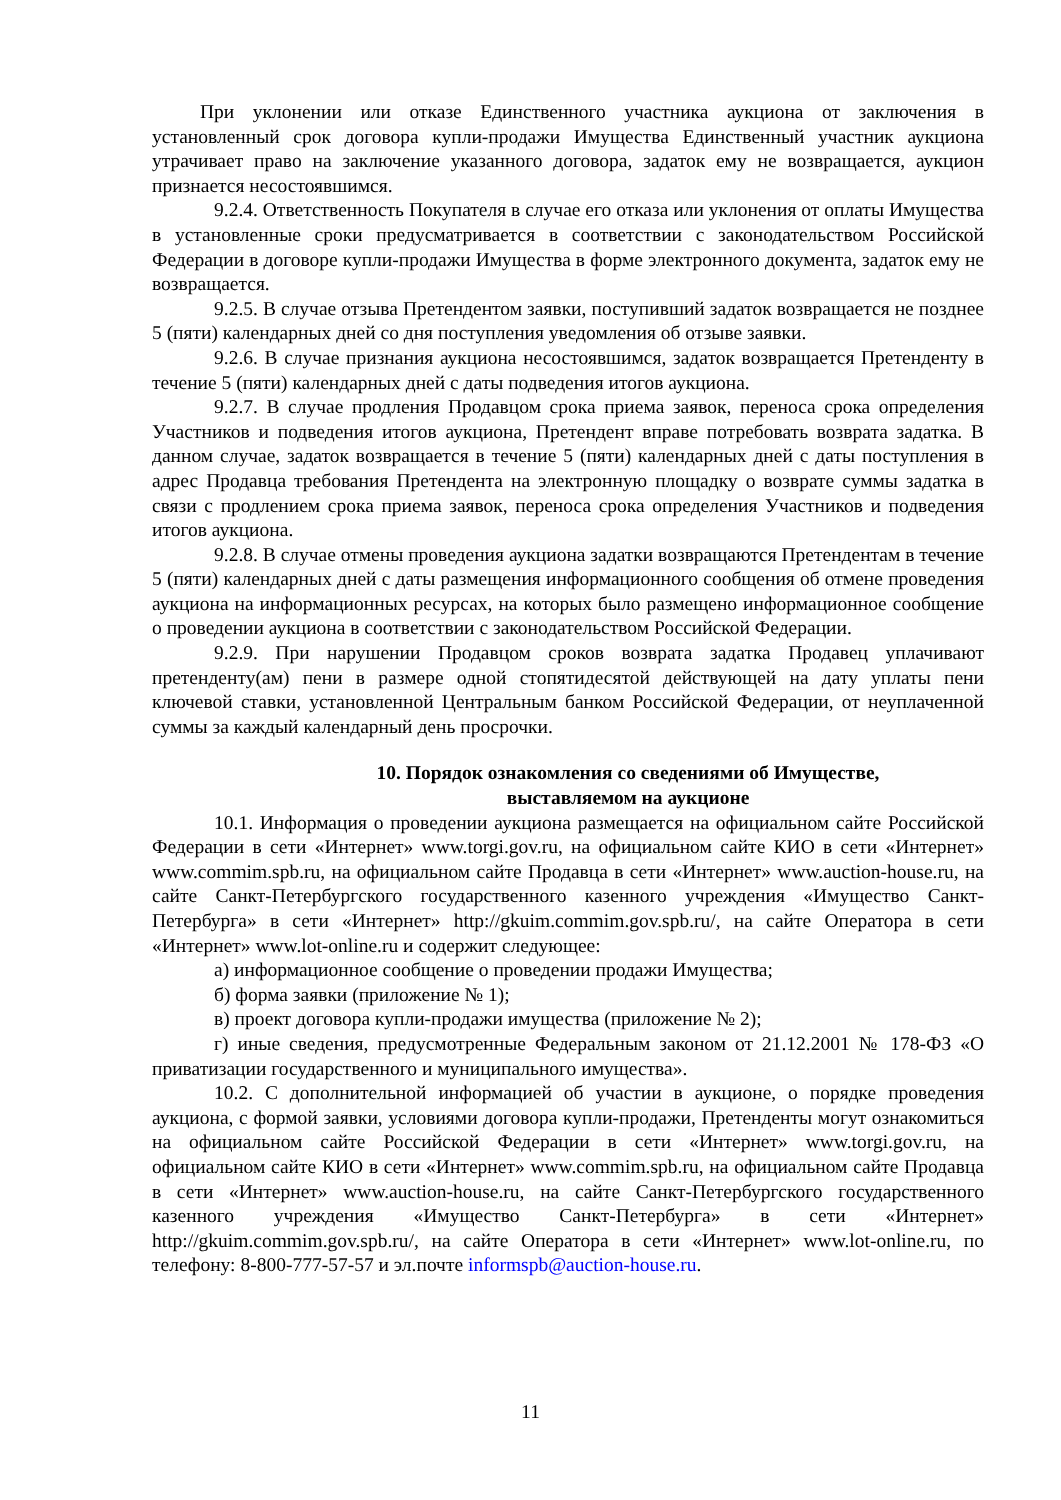При уклонении или отказе Единственного участника аукциона от заключения в установленный срок договора купли-продажи Имущества Единственный участник аукциона утрачивает право на заключение указанного договора, задаток ему не возвращается, аукцион признается несостоявшимся.
9.2.4. Ответственность Покупателя в случае его отказа или уклонения от оплаты Имущества в установленные сроки предусматривается в соответствии с законодательством Российской Федерации в договоре купли-продажи Имущества в форме электронного документа, задаток ему не возвращается.
9.2.5. В случае отзыва Претендентом заявки, поступивший задаток возвращается не позднее 5 (пяти) календарных дней со дня поступления уведомления об отзыве заявки.
9.2.6. В случае признания аукциона несостоявшимся, задаток возвращается Претенденту в течение 5 (пяти) календарных дней с даты подведения итогов аукциона.
9.2.7. В случае продления Продавцом срока приема заявок, переноса срока определения Участников и подведения итогов аукциона, Претендент вправе потребовать возврата задатка. В данном случае, задаток возвращается в течение 5 (пяти) календарных дней с даты поступления в адрес Продавца требования Претендента на электронную площадку о возврате суммы задатка в связи с продлением срока приема заявок, переноса срока определения Участников и подведения итогов аукциона.
9.2.8. В случае отмены проведения аукциона задатки возвращаются Претендентам в течение 5 (пяти) календарных дней с даты размещения информационного сообщения об отмене проведения аукциона на информационных ресурсах, на которых было размещено информационное сообщение о проведении аукциона в соответствии с законодательством Российской Федерации.
9.2.9. При нарушении Продавцом сроков возврата задатка Продавец уплачивают претенденту(ам) пени в размере одной стопятидесятой действующей на дату уплаты пени ключевой ставки, установленной Центральным банком Российской Федерации, от неуплаченной суммы за каждый календарный день просрочки.
10. Порядок ознакомления со сведениями об Имуществе,
выставляемом на аукционе
10.1. Информация о проведении аукциона размещается на официальном сайте Российской Федерации в сети «Интернет» www.torgi.gov.ru, на официальном сайте КИО в сети «Интернет» www.commim.spb.ru, на официальном сайте Продавца в сети «Интернет» www.auction-house.ru, на сайте Санкт-Петербургского государственного казенного учреждения «Имущество Санкт-Петербурга» в сети «Интернет» http://gkuim.commim.gov.spb.ru/, на сайте Оператора в сети «Интернет» www.lot-online.ru и содержит следующее:
а) информационное сообщение о проведении продажи Имущества;
б) форма заявки (приложение № 1);
в) проект договора купли-продажи имущества (приложение № 2);
г) иные сведения, предусмотренные Федеральным законом от 21.12.2001 № 178-ФЗ «О приватизации государственного и муниципального имущества».
10.2. С дополнительной информацией об участии в аукционе, о порядке проведения аукциона, с формой заявки, условиями договора купли-продажи, Претенденты могут ознакомиться на официальном сайте Российской Федерации в сети «Интернет» www.torgi.gov.ru, на официальном сайте КИО в сети «Интернет» www.commim.spb.ru, на официальном сайте Продавца в сети «Интернет» www.auction-house.ru, на сайте Санкт-Петербургского государственного казенного учреждения «Имущество Санкт-Петербурга» в сети «Интернет» http://gkuim.commim.gov.spb.ru/, на сайте Оператора в сети «Интернет» www.lot-online.ru, по телефону: 8-800-777-57-57 и эл.почте informspb@auction-house.ru.
11